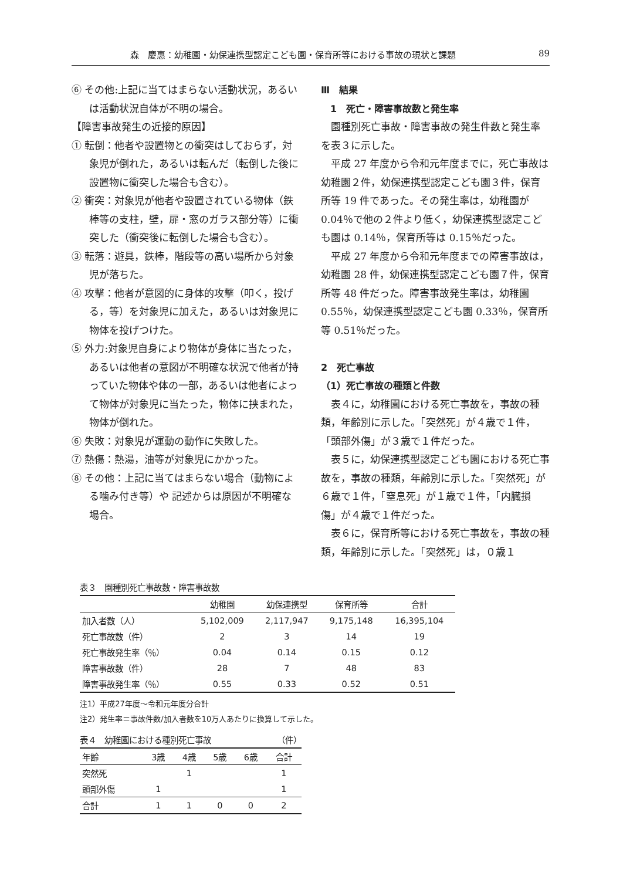森　慶惠：幼稚園・幼保連携型認定こども園・保育所等における事故の現状と課題 89
⑥ その他:上記に当てはまらない活動状況，あるいは活動状況自体が不明の場合。
【障害事故発生の近接的原因】
① 転倒：他者や設置物との衝突はしておらず，対象児が倒れた，あるいは転んだ（転倒した後に設置物に衝突した場合も含む）。
② 衝突：対象児が他者や設置されている物体（鉄棒等の支柱，壁，扉・窓のガラス部分等）に衝突した（衝突後に転倒した場合も含む）。
③ 転落：遊具，鉄棒，階段等の高い場所から対象児が落ちた。
④ 攻撃：他者が意図的に身体的攻撃（叩く，投げる，等）を対象児に加えた，あるいは対象児に物体を投げつけた。
⑤ 外力:対象児自身により物体が身体に当たった，あるいは他者の意図が不明確な状況で他者が持っていた物体や体の一部，あるいは他者によって物体が対象児に当たった，物体に挟まれた，物体が倒れた。
⑥ 失敗：対象児が運動の動作に失敗した。
⑦ 熱傷：熱湯，油等が対象児にかかった。
⑧ その他：上記に当てはまらない場合（動物による噛み付き等）や 記述からは原因が不明確な場合。
Ⅲ　結果
　1　死亡・障害事故数と発生率
園種別死亡事故・障害事故の発生件数と発生率を表３に示した。
平成 27 年度から令和元年度までに，死亡事故は幼稚園２件，幼保連携型認定こども園３件，保育所等 19 件であった。その発生率は，幼稚園が 0.04％で他の２件より低く，幼保連携型認定こども園は 0.14％，保育所等は 0.15％だった。
平成 27 年度から令和元年度までの障害事故は，幼稚園 28 件，幼保連携型認定こども園７件，保育所等 48 件だった。障害事故発生率は，幼稚園 0.55％，幼保連携型認定こども園 0.33％，保育所等 0.51％だった。
2　死亡事故
（1）死亡事故の種類と件数
表４に，幼稚園における死亡事故を，事故の種類，年齢別に示した。「突然死」が４歳で１件，「頭部外傷」が３歳で１件だった。
表５に，幼保連携型認定こども園における死亡事故を，事故の種類，年齢別に示した。「突然死」が６歳で１件，「窒息死」が１歳で１件，「内臓損傷」が４歳で１件だった。
表６に，保育所等における死亡事故を，事故の種類，年齢別に示した。「突然死」は，０歳１
表３　園種別死亡事故数・障害事故数
| | 幼稚園 | 幼保連携型 | 保育所等 | 合計 |
| --- | --- | --- | --- | --- |
| 加入者数（人） | 5,102,009 | 2,117,947 | 9,175,148 | 16,395,104 |
| 死亡事故数（件） | 2 | 3 | 14 | 19 |
| 死亡事故発生率（％） | 0.04 | 0.14 | 0.15 | 0.12 |
| 障害事故数（件） | 28 | 7 | 48 | 83 |
| 障害事故発生率（％） | 0.55 | 0.33 | 0.52 | 0.51 |
注1）平成27年度～令和元年度分合計
注2）発生率＝事故件数/加入者数を10万人あたりに換算して示した。
表４　幼稚園における種別死亡事故 （件）
| 年齢 | 3歳 | 4歳 | 5歳 | 6歳 | 合計 |
| --- | --- | --- | --- | --- | --- |
| 突然死 | | 1 | | | 1 |
| 頭部外傷 | 1 | | | | 1 |
| 合計 | 1 | 1 | 0 | 0 | 2 |